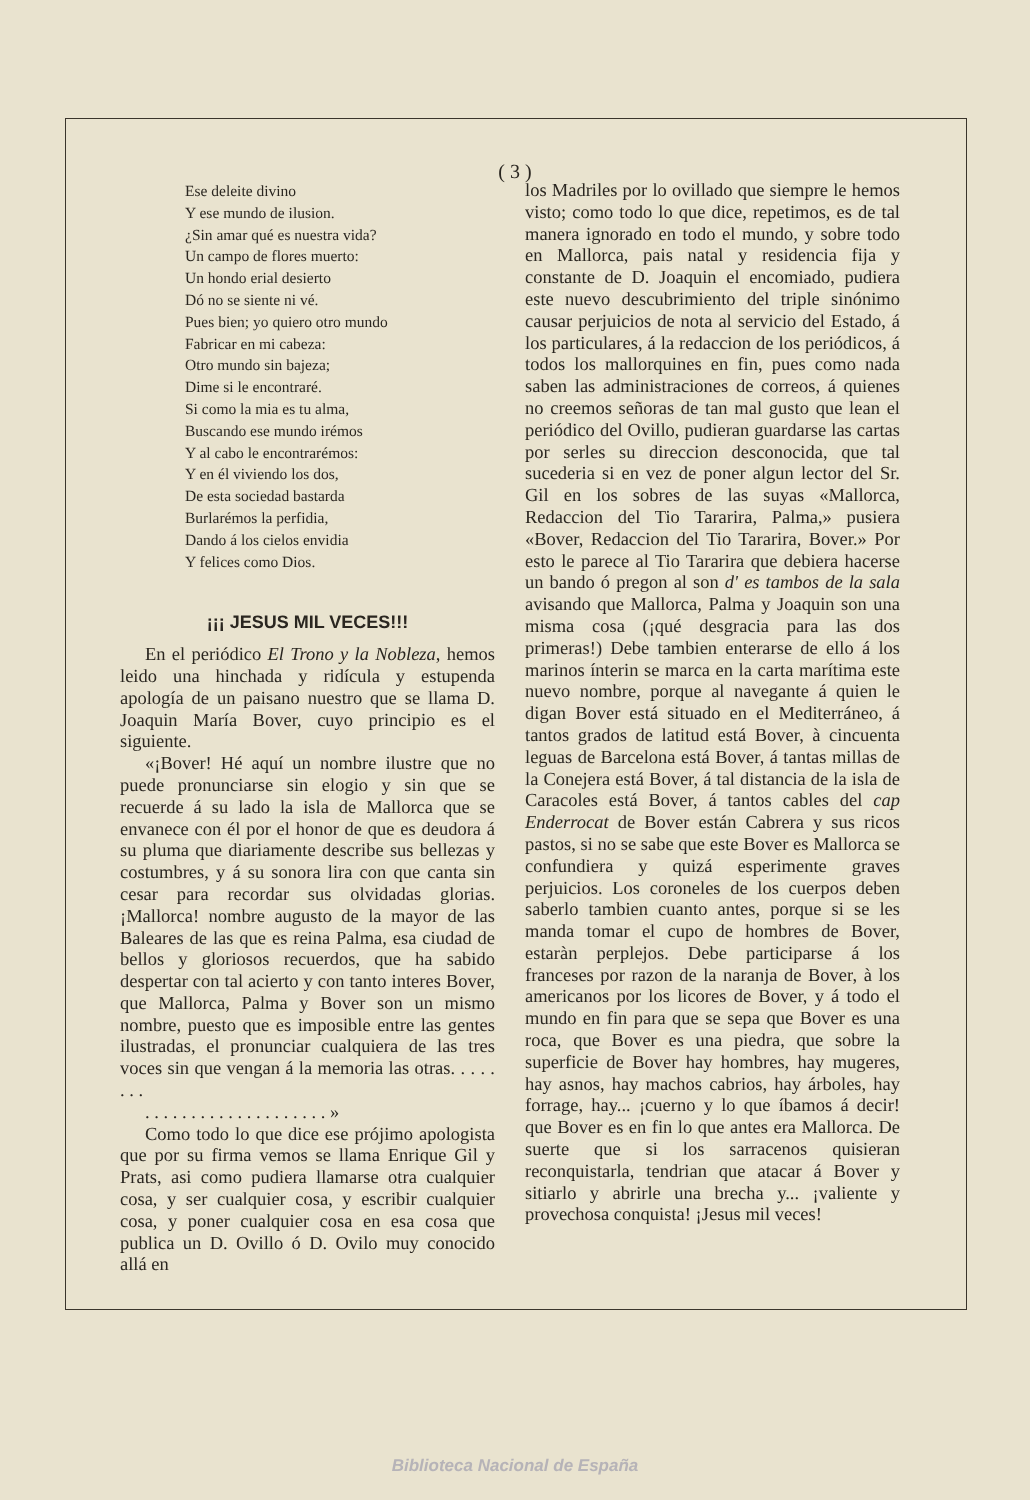( 3 )
Ese deleite divino
Y ese mundo de ilusion.
¿Sin amar qué es nuestra vida?
Un campo de flores muerto:
Un hondo erial desierto
Dó no se siente ni vé.
Pues bien; yo quiero otro mundo
Fabricar en mi cabeza:
Otro mundo sin bajeza;
Dime si le encontraré.
Si como la mia es tu alma,
Buscando ese mundo irémos
Y al cabo le encontrarémos:
Y en él viviendo los dos,
De esta sociedad bastarda
Burlarémos la perfidia,
Dando á los cielos envidia
Y felices como Dios.
¡¡¡ JESUS MIL VECES!!!
En el periódico El Trono y la Nobleza, hemos leido una hinchada y ridícula y estupenda apología de un paisano nuestro que se llama D. Joaquin María Bover, cuyo principio es el siguiente.
«¡Bover! Hé aquí un nombre ilustre que no puede pronunciarse sin elogio y sin que se recuerde á su lado la isla de Mallorca que se envanece con él por el honor de que es deudora á su pluma que diariamente describe sus bellezas y costumbres, y á su sonora lira con que canta sin cesar para recordar sus olvidadas glorias. ¡Mallorca! nombre augusto de la mayor de las Baleares de las que es reina Palma, esa ciudad de bellos y gloriosos recuerdos, que ha sabido despertar con tal acierto y con tanto interes Bover, que Mallorca, Palma y Bover son un mismo nombre, puesto que es imposible entre las gentes ilustradas, el pronunciar cualquiera de las tres voces sin que vengan á la memoria las otras. . . . . . . .
. . . . . . . . . . . . . . . . . . . . »
Como todo lo que dice ese prójimo apologista que por su firma vemos se llama Enrique Gil y Prats, asi como pudiera llamarse otra cualquier cosa, y ser cualquier cosa, y escribir cualquier cosa, y poner cualquier cosa en esa cosa que publica un D. Ovillo ó D. Ovilo muy conocido allá en
los Madriles por lo ovillado que siempre le hemos visto; como todo lo que dice, repetimos, es de tal manera ignorado en todo el mundo, y sobre todo en Mallorca, pais natal y residencia fija y constante de D. Joaquin el encomiado, pudiera este nuevo descubrimiento del triple sinónimo causar perjuicios de nota al servicio del Estado, á los particulares, á la redaccion de los periódicos, á todos los mallorquines en fin, pues como nada saben las administraciones de correos, á quienes no creemos señoras de tan mal gusto que lean el periódico del Ovillo, pudieran guardarse las cartas por serles su direccion desconocida, que tal sucederia si en vez de poner algun lector del Sr. Gil en los sobres de las suyas «Mallorca, Redaccion del Tio Tararira, Palma,» pusiera «Bover, Redaccion del Tio Tararira, Bover.» Por esto le parece al Tio Tararira que debiera hacerse un bando ó pregon al son d' es tambos de la sala avisando que Mallorca, Palma y Joaquin son una misma cosa (¡qué desgracia para las dos primeras!) Debe tambien enterarse de ello á los marinos ínterin se marca en la carta marítima este nuevo nombre, porque al navegante á quien le digan Bover está situado en el Mediterráneo, á tantos grados de latitud está Bover, à cincuenta leguas de Barcelona está Bover, á tantas millas de la Conejera está Bover, á tal distancia de la isla de Caracoles está Bover, á tantos cables del cap Enderrocat de Bover están Cabrera y sus ricos pastos, si no se sabe que este Bover es Mallorca se confundiera y quizá esperimente graves perjuicios. Los coroneles de los cuerpos deben saberlo tambien cuanto antes, porque si se les manda tomar el cupo de hombres de Bover, estaràn perplejos. Debe participarse á los franceses por razon de la naranja de Bover, à los americanos por los licores de Bover, y á todo el mundo en fin para que se sepa que Bover es una roca, que Bover es una piedra, que sobre la superficie de Bover hay hombres, hay mugeres, hay asnos, hay machos cabrios, hay árboles, hay forrage, hay... ¡cuerno y lo que íbamos á decir! que Bover es en fin lo que antes era Mallorca. De suerte que si los sarracenos quisieran reconquistarla, tendrian que atacar á Bover y sitiarlo y abrirle una brecha y... ¡valiente y provechosa conquista! ¡Jesus mil veces!
Biblioteca Nacional de España